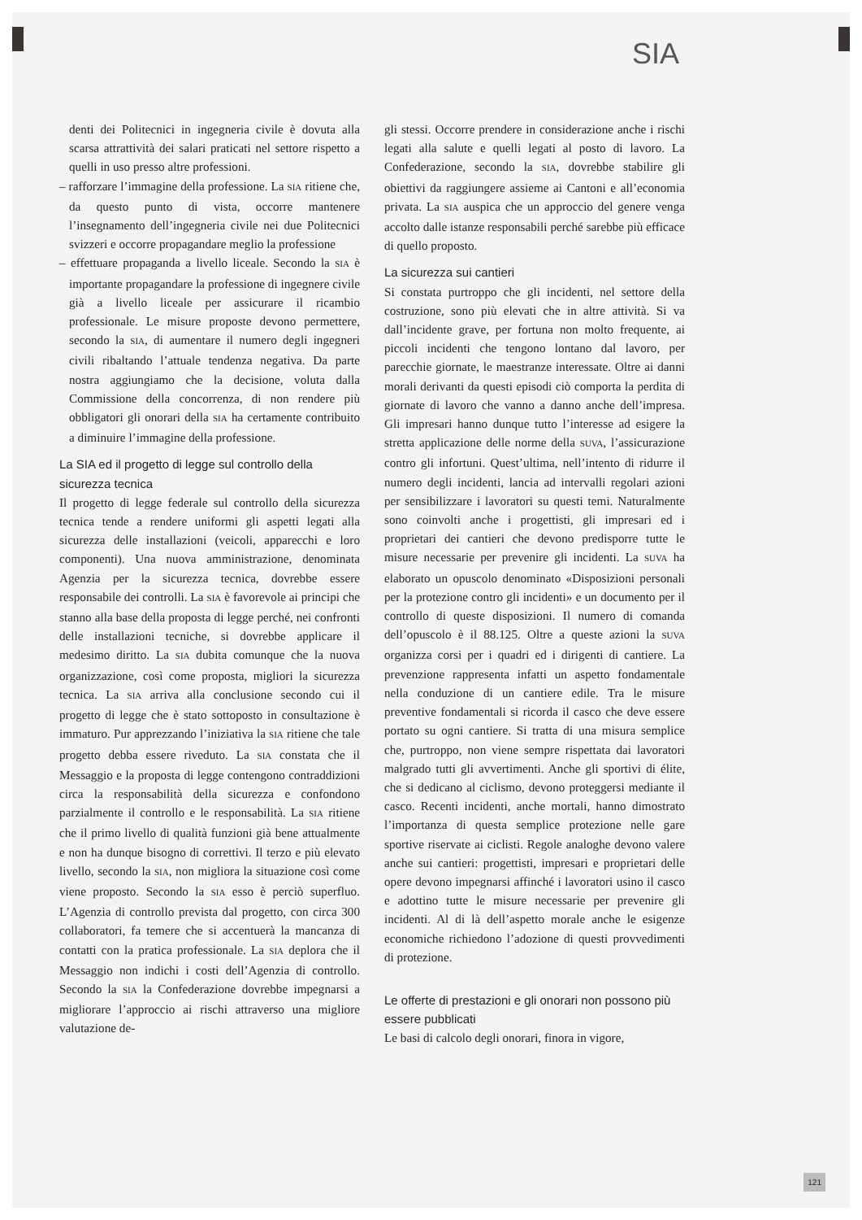SIA
denti dei Politecnici in ingegneria civile è dovuta alla scarsa attrattività dei salari praticati nel settore rispetto a quelli in uso presso altre professioni.
– rafforzare l’immagine della professione. La SIA ritiene che, da questo punto di vista, occorre mantenere l’insegnamento dell’ingegneria civile nei due Politecnici svizzeri e occorre propagandare meglio la professione
– effettuare propaganda a livello liceale. Secondo la SIA è importante propagandare la professione di ingegnere civile già a livello liceale per assicurare il ricambio professionale. Le misure proposte devono permettere, secondo la SIA, di aumentare il numero degli ingegneri civili ribaltando l’attuale tendenza negativa. Da parte nostra aggiungiamo che la decisione, voluta dalla Commissione della concorrenza, di non rendere più obbligatori gli onorari della SIA ha certamente contribuito a diminuire l’immagine della professione.
La SIA ed il progetto di legge sul controllo della sicurezza tecnica
Il progetto di legge federale sul controllo della sicurezza tecnica tende a rendere uniformi gli aspetti legati alla sicurezza delle installazioni (veicoli, apparecchi e loro componenti). Una nuova amministrazione, denominata Agenzia per la sicurezza tecnica, dovrebbe essere responsabile dei controlli. La SIA è favorevole ai principi che stanno alla base della proposta di legge perché, nei confronti delle installazioni tecniche, si dovrebbe applicare il medesimo diritto. La SIA dubita comunque che la nuova organizzazione, così come proposta, migliori la sicurezza tecnica. La SIA arriva alla conclusione secondo cui il progetto di legge che è stato sottoposto in consultazione è immaturo. Pur apprezzando l’iniziativa la SIA ritiene che tale progetto debba essere riveduto. La SIA constata che il Messaggio e la proposta di legge contengono contraddizioni circa la responsabilità della sicurezza e confondono parzialmente il controllo e le responsabilità. La SIA ritiene che il primo livello di qualità funzioni già bene attualmente e non ha dunque bisogno di correttivi. Il terzo e più elevato livello, secondo la SIA, non migliora la situazione così come viene proposto. Secondo la SIA esso è perciò superfluo. L’Agenzia di controllo prevista dal progetto, con circa 300 collaboratori, fa temere che si accentuerà la mancanza di contatti con la pratica professionale. La SIA deplora che il Messaggio non indichi i costi dell’Agenzia di controllo. Secondo la SIA la Confederazione dovrebbe impegnarsi a migliorare l’approccio ai rischi attraverso una migliore valutazione de-
gli stessi. Occorre prendere in considerazione anche i rischi legati alla salute e quelli legati al posto di lavoro. La Confederazione, secondo la SIA, dovrebbe stabilire gli obiettivi da raggiungere assieme ai Cantoni e all’economia privata. La SIA auspica che un approccio del genere venga accolto dalle istanze responsabili perché sarebbe più efficace di quello proposto.
La sicurezza sui cantieri
Si constata purtroppo che gli incidenti, nel settore della costruzione, sono più elevati che in altre attività. Si va dall’incidente grave, per fortuna non molto frequente, ai piccoli incidenti che tengono lontano dal lavoro, per parecchie giornate, le maestranze interessate. Oltre ai danni morali derivanti da questi episodi ciò comporta la perdita di giornate di lavoro che vanno a danno anche dell’impresa. Gli impresari hanno dunque tutto l’interesse ad esigere la stretta applicazione delle norme della SUVA, l’assicurazione contro gli infortuni. Quest’ultima, nell’intento di ridurre il numero degli incidenti, lancia ad intervalli regolari azioni per sensibilizzare i lavoratori su questi temi. Naturalmente sono coinvolti anche i progettisti, gli impresari ed i proprietari dei cantieri che devono predisporre tutte le misure necessarie per prevenire gli incidenti. La SUVA ha elaborato un opuscolo denominato «Disposizioni personali per la protezione contro gli incidenti» e un documento per il controllo di queste disposizioni. Il numero di comanda dell’opuscolo è il 88.125. Oltre a queste azioni la SUVA organizza corsi per i quadri ed i dirigenti di cantiere. La prevenzione rappresenta infatti un aspetto fondamentale nella conduzione di un cantiere edile. Tra le misure preventive fondamentali si ricorda il casco che deve essere portato su ogni cantiere. Si tratta di una misura semplice che, purtroppo, non viene sempre rispettata dai lavoratori malgrado tutti gli avvertimenti. Anche gli sportivi di élite, che si dedicano al ciclismo, devono proteggersi mediante il casco. Recenti incidenti, anche mortali, hanno dimostrato l’importanza di questa semplice protezione nelle gare sportive riservate ai ciclisti. Regole analoghe devono valere anche sui cantieri: progettisti, impresari e proprietari delle opere devono impegnarsi affinché i lavoratori usino il casco e adottino tutte le misure necessarie per prevenire gli incidenti. Al di là dell’aspetto morale anche le esigenze economiche richiedono l’adozione di questi provvedimenti di protezione.
Le offerte di prestazioni e gli onorari non possono più essere pubblicati
Le basi di calcolo degli onorari, finora in vigore,
121